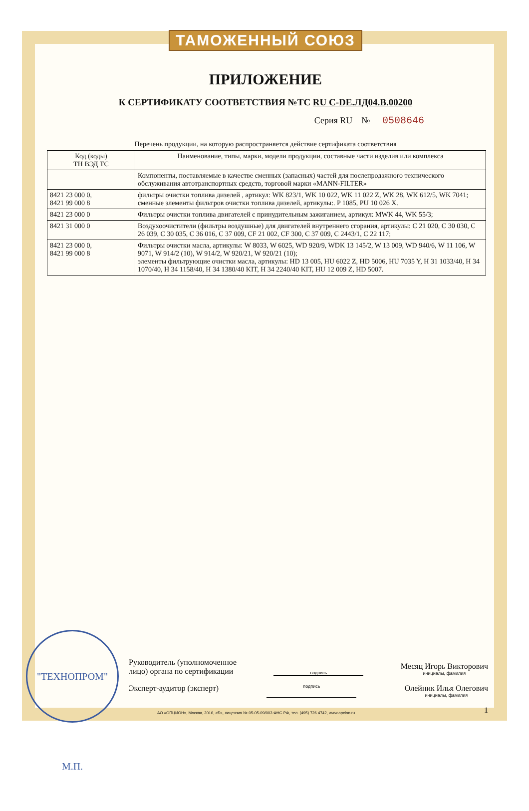ТАМОЖЕННЫЙ СОЮЗ
ПРИЛОЖЕНИЕ
К СЕРТИФИКАТУ СООТВЕТСТВИЯ №ТС RU C-DE.ЛД04.В.00200
Серия RU № 0508646
Перечень продукции, на которую распространяется действие сертификата соответствия
| Код (коды) ТН ВЭД ТС | Наименование, типы, марки, модели продукции, составные части изделия или комплекса |
| --- | --- |
| | Компоненты, поставляемые в качестве сменных (запасных) частей для послепродажного технического обслуживания автотранспортных средств, торговой марки «MANN-FILTER» |
| 8421 23 000 0, 8421 99 000 8 | фильтры очистки топлива дизелей , артикул: WK 823/1, WK 10 022, WK 11 022 Z, WK 28, WK 612/5, WK 7041; сменные элементы фильтров очистки топлива дизелей, артикулы:. P 1085, PU 10 026 X. |
| 8421 23 000 0 | Фильтры очистки топлива двигателей с принудительным зажиганием, артикул: MWK 44, WK 55/3; |
| 8421 31 000 0 | Воздухоочистители (фильтры воздушные) для двигателей внутреннего сгорания, артикулы: С 21 020, С 30 030, С 26 039, С 30 035, С 36 016, С 37 009, CF 21 002, CF 300, C 37 009, C 2443/1, C 22 117; |
| 8421 23 000 0, 8421 99 000 8 | Фильтры очистки масла, артикулы: W 8033, W 6025, WD 920/9, WDK 13 145/2, W 13 009, WD 940/6, W 11 106, W 9071, W 914/2 (10), W 914/2, W 920/21, W 920/21 (10); элементы фильтрующие очистки масла, артикулы: HD 13 005, HU 6022 Z, HD 5006, HU 7035 Y, H 31 1033/40, H 34 1070/40, H 34 1158/40, H 34 1380/40 KIT, H 34 2240/40 KIT, HU 12 009 Z, HD 5007. |
"ТЕХНОПРОМ" М.П.
Руководитель (уполномоченное
лицо) органа по сертификации подпись Месяц Игорь Викторович
инициалы, фамилия
Эксперт-аудитор (эксперт) подпись Олейник Илья Олегович
инициалы, фамилия
1
АО «ОПЦИОН», Москва, 2016, «Б», лицензия № 05-05-09/003 ФНС РФ, тел. (495) 726 4742, www.opcion.ru